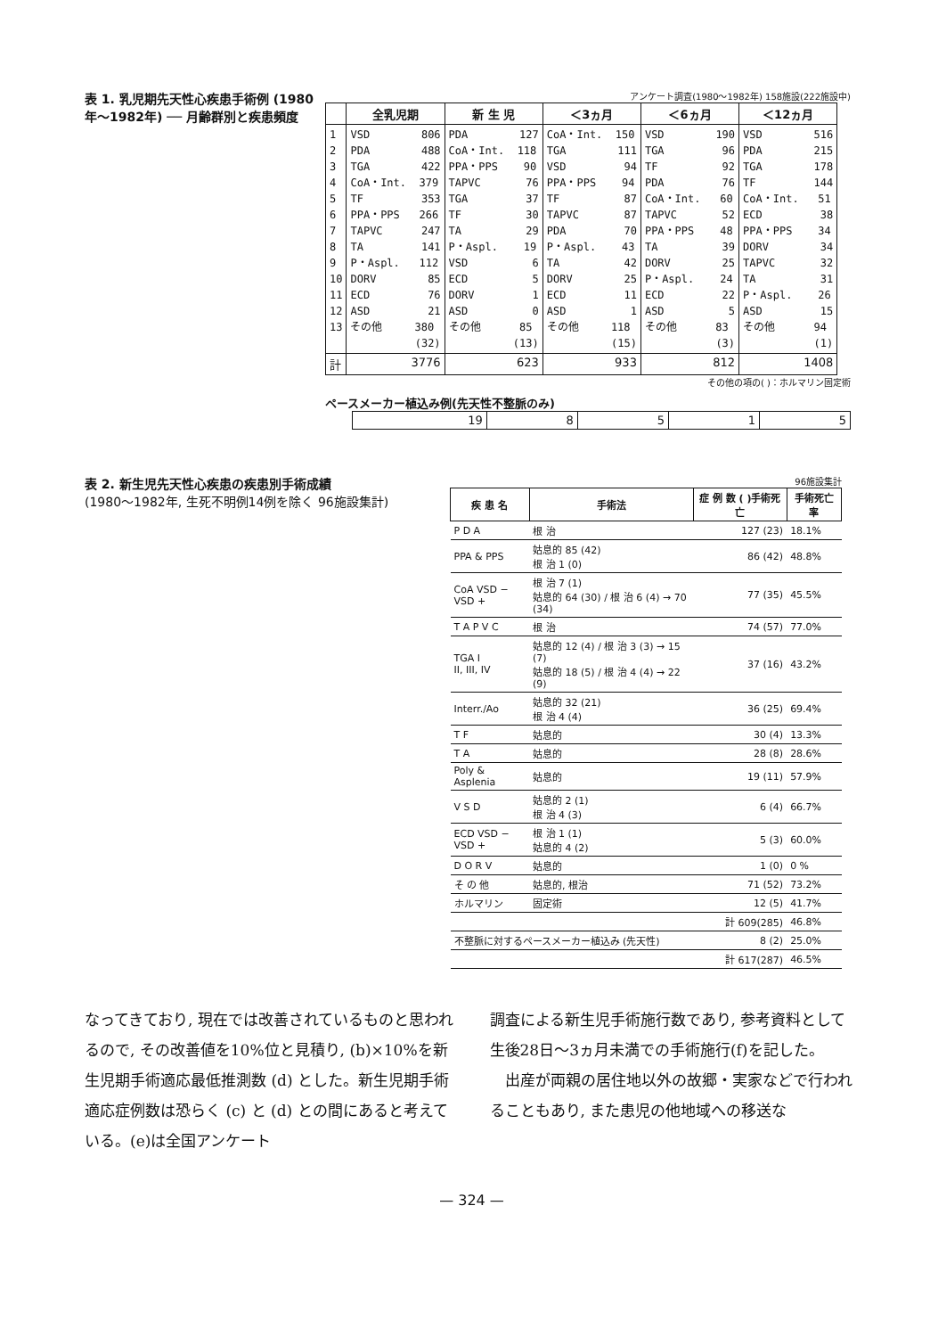表 1. 乳児期先天性心疾患手術例 (1980年～1982年) ── 月齢群別と疾患頻度
アンケート調査(1980～1982年) 158施設(222施設中)
| | 全乳児期 | 新 生 児 | ＜3ヵ月 | ＜6ヵ月 | ＜12ヵ月 |
| --- | --- | --- | --- | --- | --- |
| 1 2 3 4 5 6 7 8 9 10 11 12 13 | VSD 806 PDA 488 TGA 422 CoA・Int. 379 TF 353 PPA・PPS 266 TAPVC 247 TA 141 P・Aspl. 112 DORV 85 ECD 76 ASD 21 その他 380 (32) | PDA 127 CoA・Int. 118 PPA・PPS 90 TAPVC 76 TGA 37 TF 30 TA 29 P・Aspl. 19 VSD 6 ECD 5 DORV 1 ASD 0 その他 85 (13) | CoA・Int. 150 TGA 111 VSD 94 PPA・PPS 94 TF 87 TAPVC 87 PDA 70 P・Aspl. 43 TA 42 DORV 25 ECD 11 ASD 1 その他 118 (15) | VSD 190 TGA 96 TF 92 PDA 76 CoA・Int. 60 TAPVC 52 PPA・PPS 48 TA 39 DORV 25 P・Aspl. 24 ECD 22 ASD 5 その他 83 (3) | VSD 516 PDA 215 TGA 178 TF 144 CoA・Int. 51 ECD 38 PPA・PPS 34 DORV 34 TAPVC 32 TA 31 P・Aspl. 26 ASD 15 その他 94 (1) |
| 計 | 3776 | 623 | 933 | 812 | 1408 |
その他の項の( )：ホルマリン固定術
ペースメーカー植込み例(先天性不整脈のみ)
| 19 | 8 | 5 | 1 | 5 |
表 2. 新生児先天性心疾患の疾患別手術成績
(1980～1982年, 生死不明例14例を除く 96施設集計)
96施設集計
| 疾 患 名 | 手術法 | 症 例 数 ( )手術死亡 | 手術死亡率 |
| --- | --- | --- | --- |
| P D A | 根 治 | 127 (23) | 18.1% |
| PPA & PPS | 姑息的 85 (42) 根 治 1 (0) | 86 (42) | 48.8% |
| CoA VSD − VSD + | 根 治 7 (1) 姑息的 64 (30) / 根 治 6 (4) → 70 (34) | 77 (35) | 45.5% |
| T A P V C | 根 治 | 74 (57) | 77.0% |
| TGA I II, III, IV | 姑息的 12 (4) / 根 治 3 (3) → 15 (7) 姑息的 18 (5) / 根 治 4 (4) → 22 (9) | 37 (16) | 43.2% |
| Interr./Ao | 姑息的 32 (21) 根 治 4 (4) | 36 (25) | 69.4% |
| T F | 姑息的 | 30 (4) | 13.3% |
| T A | 姑息的 | 28 (8) | 28.6% |
| Poly & Asplenia | 姑息的 | 19 (11) | 57.9% |
| V S D | 姑息的 2 (1) 根 治 4 (3) | 6 (4) | 66.7% |
| ECD VSD − VSD + | 根 治 1 (1) 姑息的 4 (2) | 5 (3) | 60.0% |
| D O R V | 姑息的 | 1 (0) | 0 % |
| そ の 他 | 姑息的, 根治 | 71 (52) | 73.2% |
| ホルマリン | 固定術 | 12 (5) | 41.7% |
| | | 計 609(285) | 46.8% |
| 不整脈に対するペースメーカー植込み (先天性) | | 8 (2) | 25.0% |
| | | 計 617(287) | 46.5% |
なってきており, 現在では改善されているものと思われるので, その改善値を10%位と見積り, (b)×10%を新生児期手術適応最低推測数 (d) とした。新生児期手術適応症例数は恐らく (c) と (d) との間にあると考えている。(e)は全国アンケート
調査による新生児手術施行数であり, 参考資料として生後28日～3ヵ月未満での手術施行(f)を記した。
　出産が両親の居住地以外の故郷・実家などで行われることもあり, また患児の他地域への移送な
— 324 —